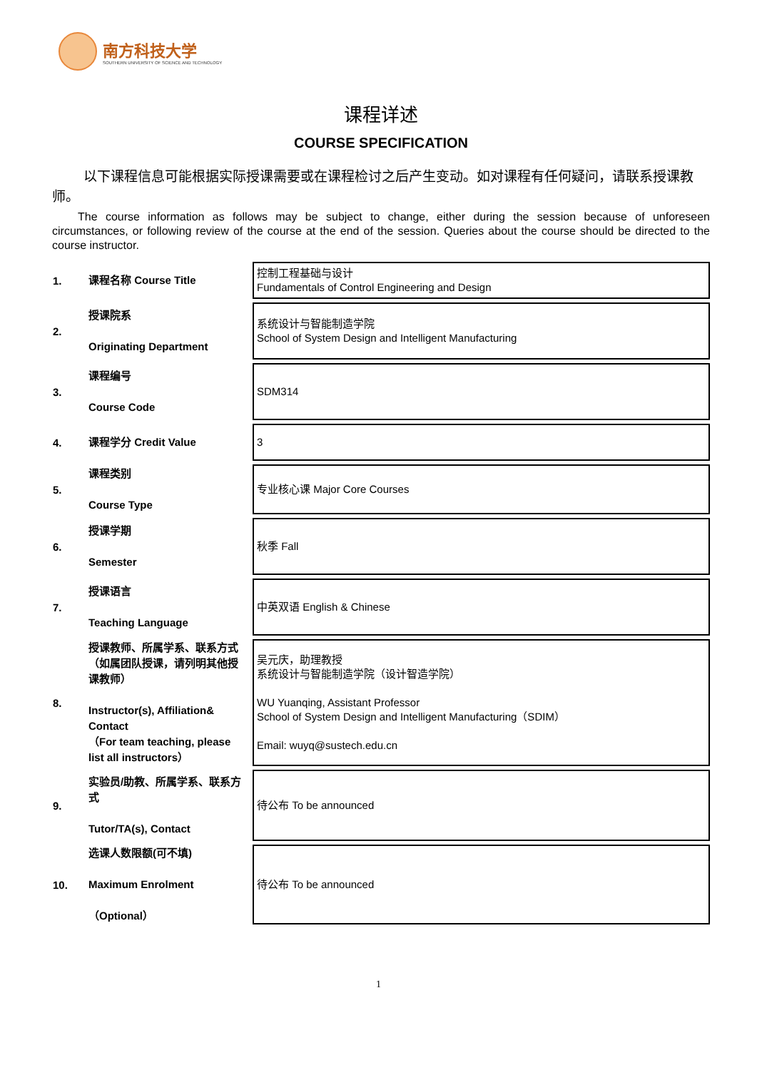南方科技大学
SOUTHERN UNIVERSITY OF SCIENCE AND TECHNOLOGY
课程详述
COURSE SPECIFICATION
以下课程信息可能根据实际授课需要或在课程检讨之后产生变动。如对课程有任何疑问，请联系授课教师。
The course information as follows may be subject to change, either during the session because of unforeseen circumstances, or following review of the course at the end of the session. Queries about the course should be directed to the course instructor.
| 1. | 课程名称 Course Title | 控制工程基础与设计 Fundamentals of Control Engineering and Design |
| 2. | 授课院系 Originating Department | 系统设计与智能制造学院 School of System Design and Intelligent Manufacturing |
| 3. | 课程编号 Course Code | SDM314 |
| 4. | 课程学分 Credit Value | 3 |
| 5. | 课程类别 Course Type | 专业核心课 Major Core Courses |
| 6. | 授课学期 Semester | 秋季 Fall |
| 7. | 授课语言 Teaching Language | 中英双语 English & Chinese |
| 8. | 授课教师、所属学系、联系方式（如属团队授课，请列明其他授课教师） Instructor(s), Affiliation& Contact （For team teaching, please list all instructors） | 吴元庆，助理教授 系统设计与智能制造学院（设计智造学院） WU Yuanqing, Assistant Professor School of System Design and Intelligent Manufacturing（SDIM） Email: wuyq@sustech.edu.cn |
| 9. | 实验员/助教、所属学系、联系方式 Tutor/TA(s), Contact | 待公布 To be announced |
| 10. | 选课人数限额(可不填) Maximum Enrolment （Optional） | 待公布 To be announced |
1